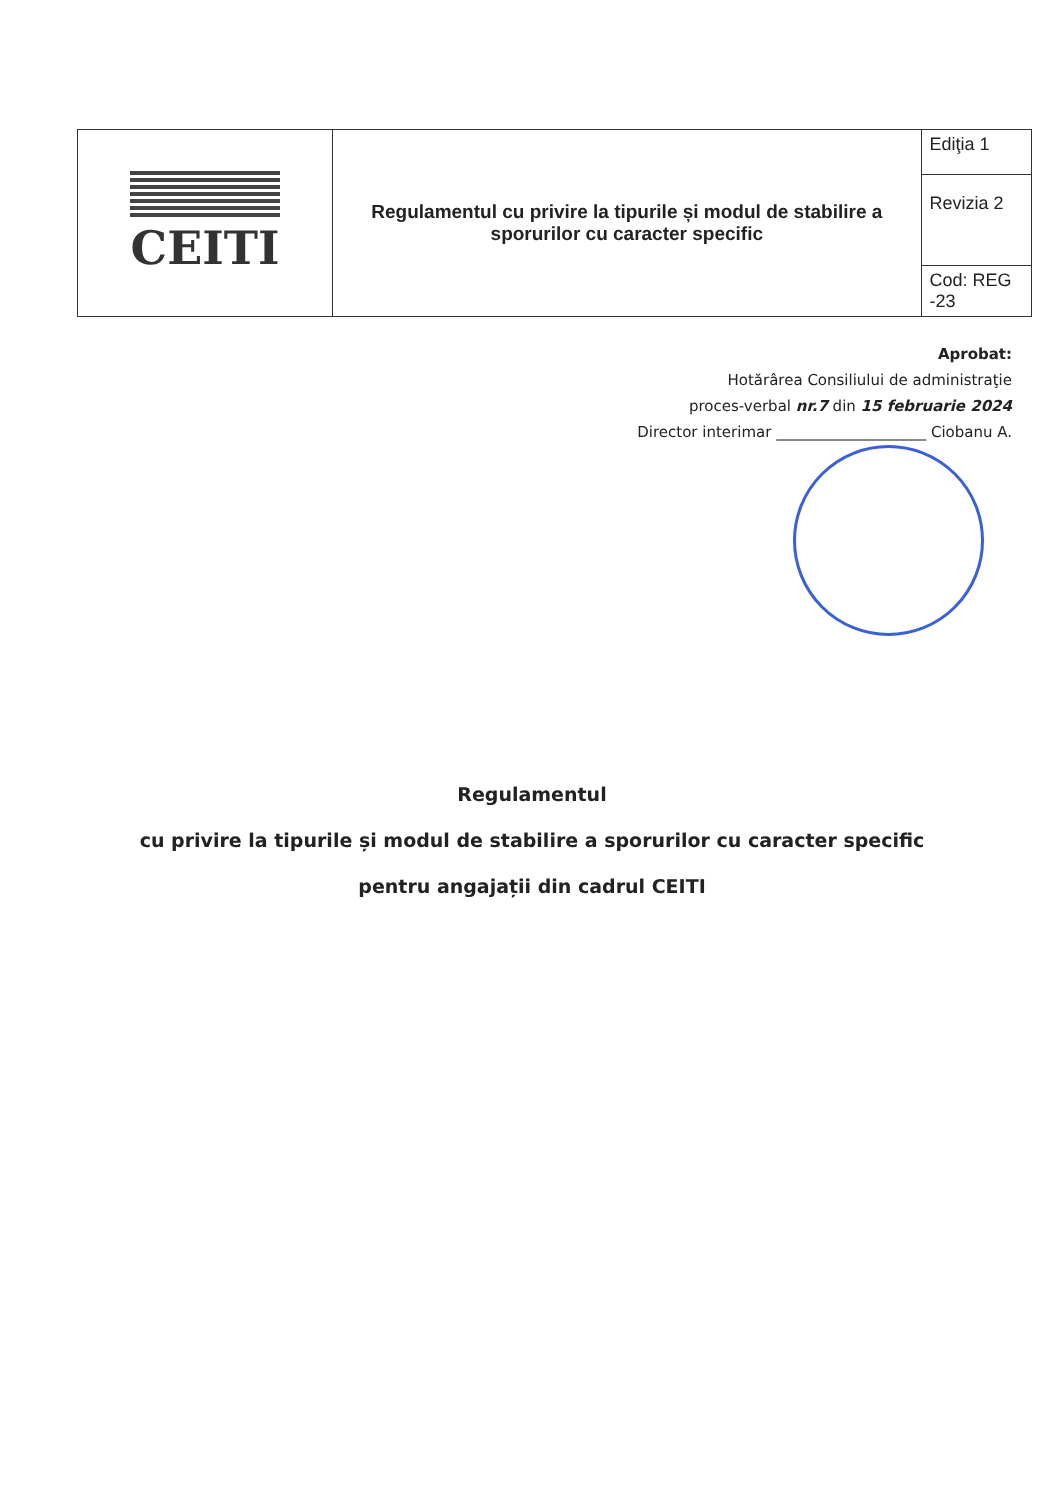| CEITI | Regulamentul cu privire la tipurile și modul de stabilire a sporurilor cu caracter specific | Ediţia 1 |
| | | Revizia 2 |
| | | Cod: REG -23 |
Aprobat:
Hotărârea Consiliului de administraţie
proces-verbal nr.7 din 15 februarie 2024
Director interimar ____________________ Ciobanu A.
Regulamentul
cu privire la tipurile și modul de stabilire a sporurilor cu caracter specific
pentru angajații din cadrul CEITI